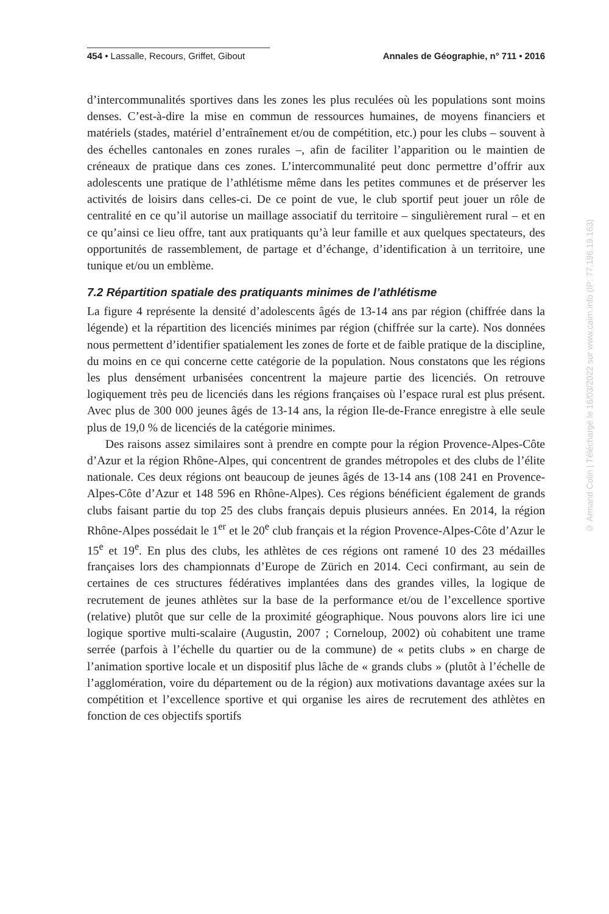454 • Lassalle, Recours, Griffet, Gibout Annales de Géographie, n° 711 • 2016
d’intercommunalités sportives dans les zones les plus reculées où les populations sont moins denses. C’est-à-dire la mise en commun de ressources humaines, de moyens financiers et matériels (stades, matériel d’entraînement et/ou de compétition, etc.) pour les clubs – souvent à des échelles cantonales en zones rurales –, afin de faciliter l’apparition ou le maintien de créneaux de pratique dans ces zones. L’intercommunalité peut donc permettre d’offrir aux adolescents une pratique de l’athlétisme même dans les petites communes et de préserver les activités de loisirs dans celles-ci. De ce point de vue, le club sportif peut jouer un rôle de centralité en ce qu’il autorise un maillage associatif du territoire – singulièrement rural – et en ce qu’ainsi ce lieu offre, tant aux pratiquants qu’à leur famille et aux quelques spectateurs, des opportunités de rassemblement, de partage et d’échange, d’identification à un territoire, une tunique et/ou un emblème.
7.2 Répartition spatiale des pratiquants minimes de l’athlétisme
La figure 4 représente la densité d’adolescents âgés de 13-14 ans par région (chiffrée dans la légende) et la répartition des licenciés minimes par région (chiffrée sur la carte). Nos données nous permettent d’identifier spatialement les zones de forte et de faible pratique de la discipline, du moins en ce qui concerne cette catégorie de la population. Nous constatons que les régions les plus densément urbanisées concentrent la majeure partie des licenciés. On retrouve logiquement très peu de licenciés dans les régions françaises où l’espace rural est plus présent. Avec plus de 300 000 jeunes âgés de 13-14 ans, la région Ile-de-France enregistre à elle seule plus de 19,0 % de licenciés de la catégorie minimes.
Des raisons assez similaires sont à prendre en compte pour la région Provence-Alpes-Côte d’Azur et la région Rhône-Alpes, qui concentrent de grandes métropoles et des clubs de l’élite nationale. Ces deux régions ont beaucoup de jeunes âgés de 13-14 ans (108 241 en Provence-Alpes-Côte d’Azur et 148 596 en Rhône-Alpes). Ces régions bénéficient également de grands clubs faisant partie du top 25 des clubs français depuis plusieurs années. En 2014, la région Rhône-Alpes possédait le 1<sup>er</sup> et le 20<sup>e</sup> club français et la région Provence-Alpes-Côte d’Azur le 15<sup>e</sup> et 19<sup>e</sup>. En plus des clubs, les athlètes de ces régions ont ramené 10 des 23 médailles françaises lors des championnats d’Europe de Zürich en 2014. Ceci confirmant, au sein de certaines de ces structures fédératives implantées dans des grandes villes, la logique de recrutement de jeunes athlètes sur la base de la performance et/ou de l’excellence sportive (relative) plutôt que sur celle de la proximité géographique. Nous pouvons alors lire ici une logique sportive multi-scalaire (Augustin, 2007 ; Corneloup, 2002) où cohabitent une trame serrée (parfois à l’échelle du quartier ou de la commune) de « petits clubs » en charge de l’animation sportive locale et un dispositif plus lâche de « grands clubs » (plutôt à l’échelle de l’agglomération, voire du département ou de la région) aux motivations davantage axées sur la compétition et l’excellence sportive et qui organise les aires de recrutement des athlètes en fonction de ces objectifs sportifs
© Armand Colin | Téléchargé le 16/03/2022 sur www.cairn.info (IP: 77.196.19.163)